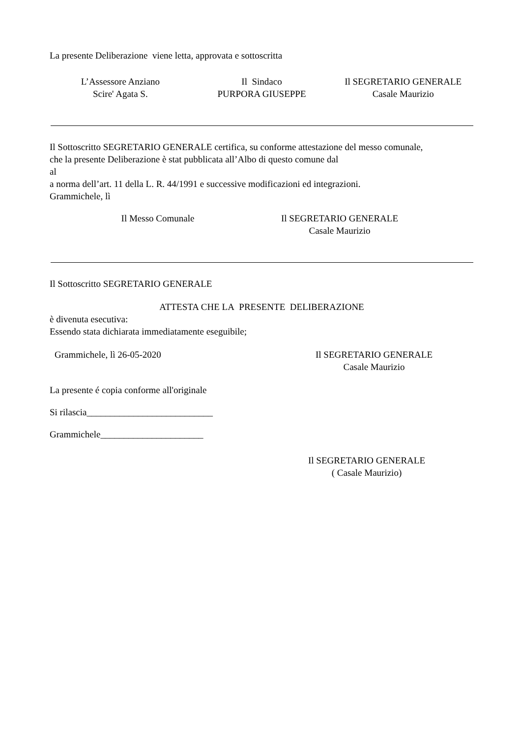La presente Deliberazione viene letta, approvata e sottoscritta
L’Assessore Anziano
Scire' Agata S.
Il Sindaco
PURPORA GIUSEPPE
Il SEGRETARIO GENERALE
Casale Maurizio
Il Sottoscritto SEGRETARIO GENERALE certifica, su conforme attestazione del messo comunale,
che la presente Deliberazione è stat pubblicata all’Albo di questo comune dal
al
a norma dell’art. 11 della L. R. 44/1991 e successive modificazioni ed integrazioni.
Grammichele, lì
Il Messo Comunale Il SEGRETARIO GENERALE
Casale Maurizio
Il Sottoscritto SEGRETARIO GENERALE
ATTESTA CHE LA PRESENTE DELIBERAZIONE
è divenuta esecutiva:
Essendo stata dichiarata immediatamente eseguibile;
Grammichele, lì 26-05-2020 Il SEGRETARIO GENERALE
Casale Maurizio
La presente é copia conforme all'originale
Si rilascia___________________________
Grammichele______________________
Il SEGRETARIO GENERALE
( Casale Maurizio)